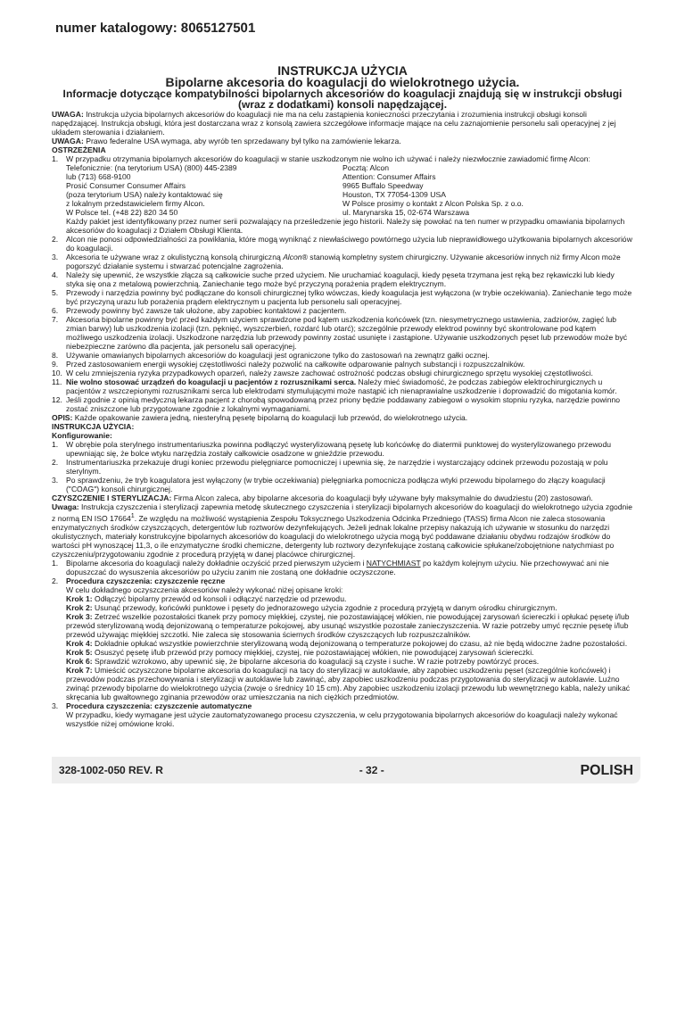numer katalogowy: 8065127501
INSTRUKCJA UŻYCIA
Bipolarne akcesoria do koagulacji do wielokrotnego użycia.
Informacje dotyczące kompatybilności bipolarnych akcesoriów do koagulacji znajdują się w instrukcji obsługi (wraz z dodatkami) konsoli napędzającej.
UWAGA: Instrukcja użycia bipolarnych akcesoriów do koagulacji nie ma na celu zastąpienia konieczności przeczytania i zrozumienia instrukcji obsługi konsoli napędzającej. Instrukcja obsługi, która jest dostarczana wraz z konsolą zawiera szczegółowe informacje mające na celu zaznajomienie personelu sali operacyjnej z jej układem sterowania i działaniem.
UWAGA: Prawo federalne USA wymaga, aby wyrób ten sprzedawany był tylko na zamówienie lekarza.
OSTRZEŻENIA
1. W przypadku otrzymania bipolarnych akcesoriów do koagulacji w stanie uszkodzonym nie wolno ich używać i należy niezwłocznie zawiadomić firmę Alcon:
Telefonicznie: (na terytorium USA) (800) 445-2389
lub (713) 668-9100
Prosić Consumer Consumer Affairs
(poza terytorium USA) należy kontaktować się
z lokalnym przedstawicielem firmy Alcon.
W Polsce tel. (+48 22) 820 34 50
Pocztą: Alcon
Attention: Consumer Affairs
9965 Buffalo Speedway
Houston, TX 77054-1309 USA
W Polsce prosimy o kontakt z Alcon Polska Sp. z o.o.
ul. Marynarska 15, 02-674 Warszawa
Każdy pakiet jest identyfikowany przez numer serii pozwalający na prześledzenie jego historii. Należy się powołać na ten numer w przypadku omawiania bipolarnych akcesoriów do koagulacji z Działem Obsługi Klienta.
2. Alcon nie ponosi odpowiedzialności za powikłania, które mogą wyniknąć z niewłaściwego powtórnego użycia lub nieprawidłowego użytkowania bipolarnych akcesoriów do koagulacji.
3. Akcesoria te używane wraz z okulistyczną konsolą chirurgiczną Alcon® stanowią kompletny system chirurgiczny. Używanie akcesoriów innych niż firmy Alcon może pogorszyć działanie systemu i stwarzać potencjalne zagrożenia.
4. Należy się upewnić, że wszystkie złącza są całkowicie suche przed użyciem. Nie uruchamiać koagulacji, kiedy pęseta trzymana jest ręką bez rękawiczki lub kiedy styka się ona z metalową powierzchnią. Zaniechanie tego może być przyczyną porażenia prądem elektrycznym.
5. Przewody i narzędzia powinny być podłączane do konsoli chirurgicznej tylko wówczas, kiedy koagulacja jest wyłączona (w trybie oczekiwania). Zaniechanie tego może być przyczyną urazu lub porażenia prądem elektrycznym u pacjenta lub personelu sali operacyjnej.
6. Przewody powinny być zawsze tak ułożone, aby zapobiec kontaktowi z pacjentem.
7. Akcesoria bipolarne powinny być przed każdym użyciem sprawdzone pod kątem uszkodzenia końcówek (tzn. niesymetrycznego ustawienia, zadziorów, zagięć lub zmian barwy) lub uszkodzenia izolacji (tzn. pęknięć, wyszczerbień, rozdarć lub otarć); szczególnie przewody elektrod powinny być skontrolowane pod kątem możliwego uszkodzenia izolacji. Uszkodzone narzędzia lub przewody powinny zostać usunięte i zastąpione. Używanie uszkodzonych pęset lub przewodów może być niebezpieczne zarówno dla pacjenta, jak personelu sali operacyjnej.
8. Używanie omawianych bipolarnych akcesoriów do koagulacji jest ograniczone tylko do zastosowań na zewnątrz gałki ocznej.
9. Przed zastosowaniem energii wysokiej częstotliwości należy pozwolić na całkowite odparowanie palnych substancji i rozpuszczalników.
10. W celu zmniejszenia ryzyka przypadkowych oparzeń, należy zawsze zachować ostrożność podczas obsługi chirurgicznego sprzętu wysokiej częstotliwości.
11. Nie wolno stosować urządzeń do koagulacji u pacjentów z rozrusznikami serca. Należy mieć świadomość, że podczas zabiegów elektrochirurgicznych u pacjentów z wszczepionymi rozrusznikami serca lub elektrodami stymulującymi może nastąpić ich nienaprawialne uszkodzenie i doprowadzić do migotania komór.
12. Jeśli zgodnie z opinią medyczną lekarza pacjent z chorobą spowodowaną przez priony będzie poddawany zabiegowi o wysokim stopniu ryzyka, narzędzie powinno zostać zniszczone lub przygotowane zgodnie z lokalnymi wymaganiami.
OPIS: Każde opakowanie zawiera jedną, niesterylną pęsetę bipolarną do koagulacji lub przewód, do wielokrotnego użycia.
INSTRUKCJA UŻYCIA:
Konfigurowanie:
1. W obrębie pola sterylnego instrumentariuszka powinna podłączyć wysterylizowaną pęsetę lub końcówkę do diatermii punktowej do wysterylizowanego przewodu upewniając się, że bolce wtyku narzędzia zostały całkowicie osadzone w gnieździe przewodu.
2. Instrumentariuszka przekazuje drugi koniec przewodu pielęgniarce pomocniczej i upewnia się, że narzędzie i wystarczający odcinek przewodu pozostają w polu sterylnym.
3. Po sprawdzeniu, że tryb koagulatora jest wyłączony (w trybie oczekiwania) pielęgniarka pomocnicza podłącza wtyki przewodu bipolarnego do złączy koagulacji ("COAG") konsoli chirurgicznej.
CZYSZCZENIE I STERYLIZACJA: Firma Alcon zaleca, aby bipolarne akcesoria do koagulacji były używane były maksymalnie do dwudziestu (20) zastosowań.
Uwaga: Instrukcja czyszczenia i sterylizacji zapewnia metodę skutecznego czyszczenia i sterylizacji bipolarnych akcesoriów do koagulacji do wielokrotnego użycia zgodnie z normą EN ISO 17664<sup>1</sup>. Ze względu na możliwość wystąpienia Zespołu Toksycznego Uszkodzenia Odcinka Przedniego (TASS) firma Alcon nie zaleca stosowania enzymatycznych środków czyszczących, detergentów lub roztworów dezynfekujących. Jeżeli jednak lokalne przepisy nakazują ich używanie w stosunku do narzędzi okulistycznych, materiały konstrukcyjne bipolarnych akcesoriów do koagulacji do wielokrotnego użycia mogą być poddawane działaniu obydwu rodzajów środków do wartości pH wynoszącej 11,3, o ile enzymatyczne środki chemiczne, detergenty lub roztwory dezynfekujące zostaną całkowicie spłukane/zobojętnione natychmiast po czyszczeniu/przygotowaniu zgodnie z procedurą przyjętą w danej placówce chirurgicznej.
1. Bipolarne akcesoria do koagulacji należy dokładnie oczyścić przed pierwszym użyciem i NATYCHMIAST po każdym kolejnym użyciu. Nie przechowywać ani nie dopuszczać do wysuszenia akcesoriów po użyciu zanim nie zostaną one dokładnie oczyszczone.
2. Procedura czyszczenia: czyszczenie ręczne
W celu dokładnego oczyszczenia akcesoriów należy wykonać niżej opisane kroki:
Krok 1: Odłączyć bipolarny przewód od konsoli i odłączyć narzędzie od przewodu.
Krok 2: Usunąć przewody, końcówki punktowe i pęsety do jednorazowego użycia zgodnie z procedurą przyjętą w danym ośrodku chirurgicznym.
Krok 3: Zetrzeć wszelkie pozostałości tkanek przy pomocy miękkiej, czystej, nie pozostawiającej włókien, nie powodującej zarysowań ściereczki i opłukać pęsetę i/lub przewód sterylizowaną wodą dejonizowaną o temperaturze pokojowej, aby usunąć wszystkie pozostałe zanieczyszczenia. W razie potrzeby umyć ręcznie pęsetę i/lub przewód używając miękkiej szczotki. Nie zaleca się stosowania ściernych środków czyszczących lub rozpuszczalników.
Krok 4: Dokładnie opłukać wszystkie powierzchnie sterylizowaną wodą dejonizowaną o temperaturze pokojowej do czasu, aż nie będą widoczne żadne pozostałości.
Krok 5: Osuszyć pęsetę i/lub przewód przy pomocy miękkiej, czystej, nie pozostawiającej włókien, nie powodującej zarysowań ściereczki.
Krok 6: Sprawdzić wzrokowo, aby upewnić się, że bipolarne akcesoria do koagulacji są czyste i suche. W razie potrzeby powtórzyć proces.
Krok 7: Umieścić oczyszczone bipolarne akcesoria do koagulacji na tacy do sterylizacji w autoklawie, aby zapobiec uszkodzeniu pęset (szczególnie końcówek) i przewodów podczas przechowywania i sterylizacji w autoklawie lub zawinąć, aby zapobiec uszkodzeniu podczas przygotowania do sterylizacji w autoklawie. Luźno zwinąć przewody bipolarne do wielokrotnego użycia (zwoje o średnicy 10 15 cm). Aby zapobiec uszkodzeniu izolacji przewodu lub wewnętrznego kabla, należy unikać skręcania lub gwałtownego zginania przewodów oraz umieszczania na nich ciężkich przedmiotów.
3. Procedura czyszczenia: czyszczenie automatyczne
W przypadku, kiedy wymagane jest użycie zautomatyzowanego procesu czyszczenia, w celu przygotowania bipolarnych akcesoriów do koagulacji należy wykonać wszystkie niżej omówione kroki.
328-1002-050 REV. R - 32 - POLISH